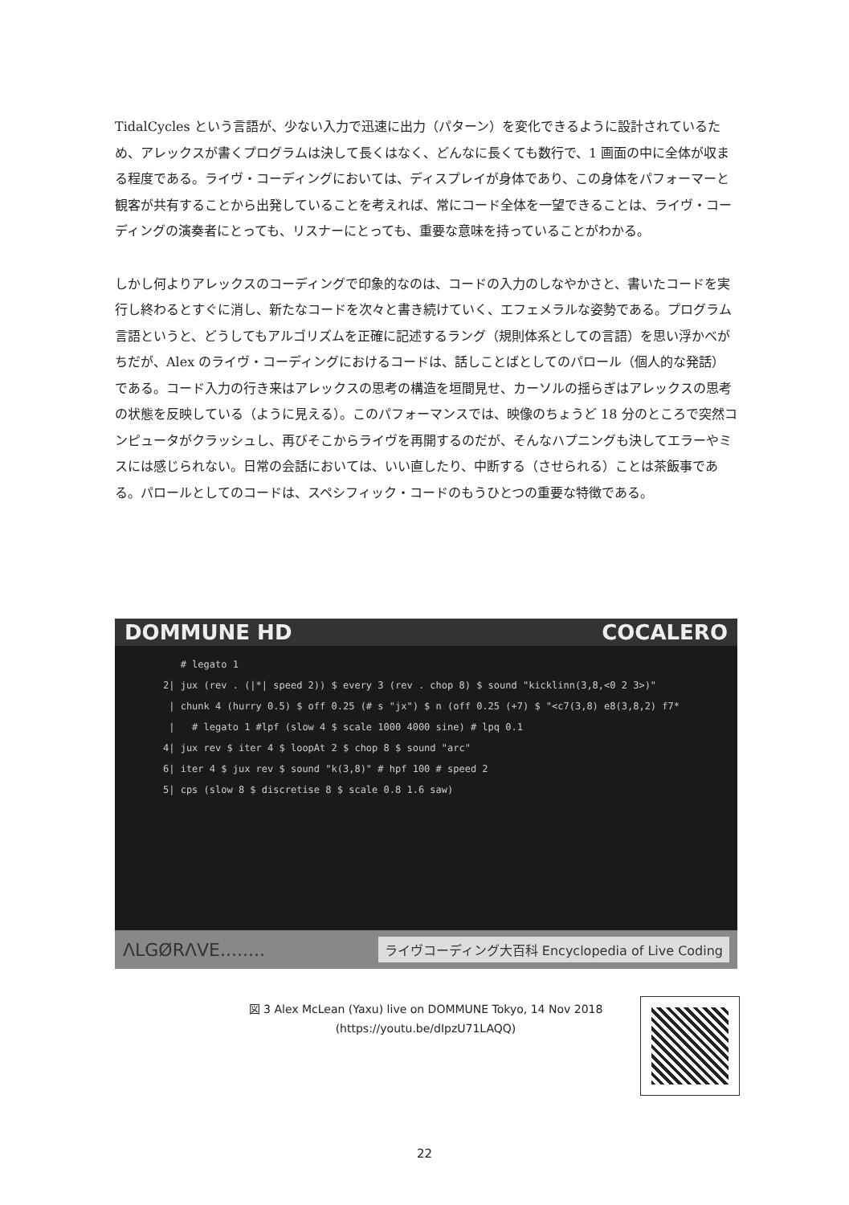TidalCycles という言語が、少ない入力で迅速に出力（パターン）を変化できるように設計されているため、アレックスが書くプログラムは決して長くはなく、どんなに長くても数行で、1 画面の中に全体が収まる程度である。ライヴ・コーディングにおいては、ディスプレイが身体であり、この身体をパフォーマーと観客が共有することから出発していることを考えれば、常にコード全体を一望できることは、ライヴ・コーディングの演奏者にとっても、リスナーにとっても、重要な意味を持っていることがわかる。
しかし何よりアレックスのコーディングで印象的なのは、コードの入力のしなやかさと、書いたコードを実行し終わるとすぐに消し、新たなコードを次々と書き続けていく、エフェメラルな姿勢である。プログラム言語というと、どうしてもアルゴリズムを正確に記述するラング（規則体系としての言語）を思い浮かべがちだが、Alex のライヴ・コーディングにおけるコードは、話しことばとしてのパロール（個人的な発話）である。コード入力の行き来はアレックスの思考の構造を垣間見せ、カーソルの揺らぎはアレックスの思考の状態を反映している（ように見える）。このパフォーマンスでは、映像のちょうど 18 分のところで突然コンピュータがクラッシュし、再びそこからライヴを再開するのだが、そんなハプニングも決してエラーやミスには感じられない。日常の会話においては、いい直したり、中断する（させられる）ことは茶飯事である。パロールとしてのコードは、スペシフィック・コードのもうひとつの重要な特徴である。
DOMMUNE HD COCALERO
# legato 1 2| jux (rev . (|*| speed 2)) $ every 3 (rev . chop 8) $ sound "kicklinn(3,8,<0 2 3>)" | chunk 4 (hurry 0.5) $ off 0.25 (# s "jx") $ n (off 0.25 (+7) $ "<c7(3,8) e8(3,8,2) f7* | # legato 1 #lpf (slow 4 $ scale 1000 4000 sine) # lpq 0.1 4| jux rev $ iter 4 $ loopAt 2 $ chop 8 $ sound "arc" 6| iter 4 $ jux rev $ sound "k(3,8)" # hpf 100 # speed 2 5| cps (slow 8 $ discretise 8 $ scale 0.8 1.6 saw)
ΛLGØRΛVE........ ライヴコーディング大百科 Encyclopedia of Live Coding
図 3 Alex McLean (Yaxu) live on DOMMUNE Tokyo, 14 Nov 2018
(https://youtu.be/dIpzU71LAQQ)
22